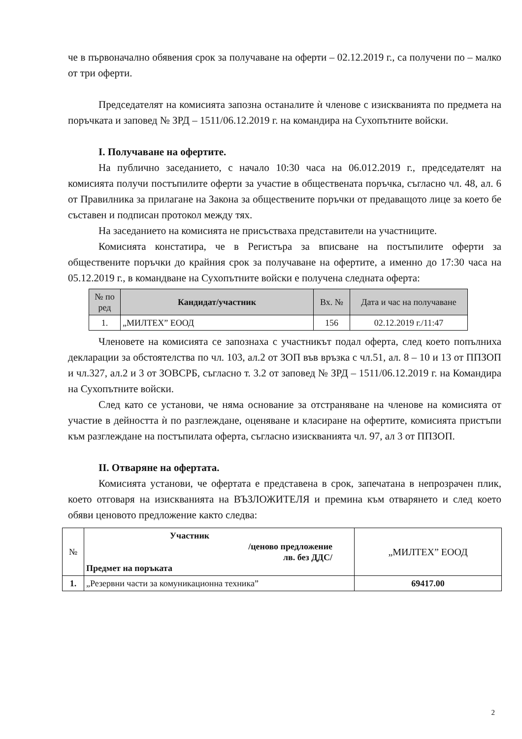че в първоначално обявения срок за получаване на оферти – 02.12.2019 г., са получени по – малко от три оферти.
Председателят на комисията запозна останалите ѝ членове с изискванията по предмета на поръчката и заповед № ЗРД – 1511/06.12.2019 г. на командира на Сухопътните войски.
I. Получаване на офертите.
На публично заседанието, с начало 10:30 часа на 06.012.2019 г., председателят на комисията получи постъпилите оферти за участие в обществената поръчка, съгласно чл. 48, ал. 6 от Правилника за прилагане на Закона за обществените поръчки от предаващото лице за което бе съставен и подписан протокол между тях.
На заседанието на комисията не присъстваха представители на участниците.
Комисията констатира, че в Регистъра за вписване на постъпилите оферти за обществените поръчки до крайния срок за получаване на офертите, а именно до 17:30 часа на 05.12.2019 г., в командване на Сухопътните войски е получена следната оферта:
| № по ред | Кандидат/участник | Вх. № | Дата и час на получаване |
| --- | --- | --- | --- |
| 1. | „МИЛТЕХ” ЕООД | 156 | 02.12.2019 г./11:47 |
Членовете на комисията се запознаха с участникът подал оферта, след което попълниха декларации за обстоятелства по чл. 103, ал.2 от ЗОП във връзка с чл.51, ал. 8 – 10 и 13 от ППЗОП и чл.327, ал.2 и 3 от ЗОВСРБ, съгласно т. 3.2 от заповед № ЗРД – 1511/06.12.2019 г. на Командира на Сухопътните войски.
След като се установи, че няма основание за отстраняване на членове на комисията от участие в дейността ѝ по разглеждане, оценяване и класиране на офертите, комисията пристъпи към разглеждане на постъпилата оферта, съгласно изискванията чл. 97, ал 3 от ППЗОП.
II. Отваряне на офертата.
Комисията установи, че офертата е представена в срок, запечатана в непрозрачен плик, което отговаря на изискванията на ВЪЗЛОЖИТЕЛЯ и премина към отварянето и след което обяви ценовото предложение както следва:
| № | Участник /ценово предложение лв. без ДДС/ Предмет на поръката | „МИЛТЕХ” ЕООД |
| 1. | „Резервни части за комуникационна техника” | 69417.00 |
2